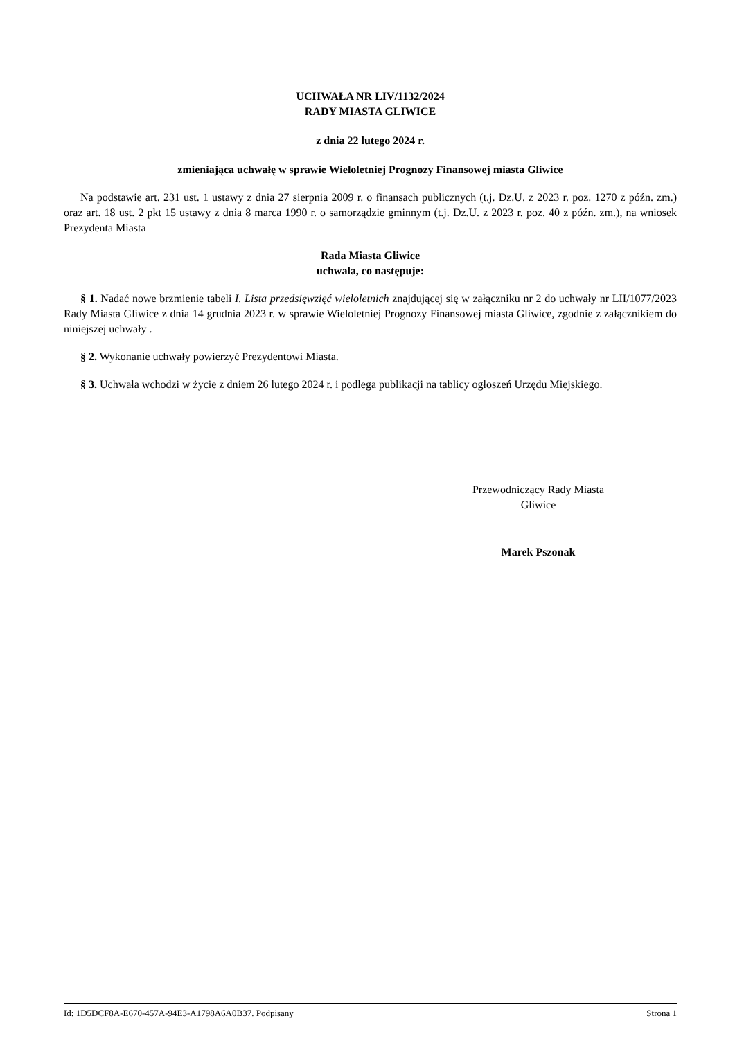UCHWAŁA NR LIV/1132/2024
RADY MIASTA GLIWICE
z dnia 22 lutego 2024 r.
zmieniająca uchwałę w sprawie Wieloletniej Prognozy Finansowej miasta Gliwice
Na podstawie art. 231 ust. 1 ustawy z dnia 27 sierpnia 2009 r. o finansach publicznych (t.j. Dz.U. z 2023 r. poz. 1270 z późn. zm.) oraz art. 18 ust. 2 pkt 15 ustawy z dnia 8 marca 1990 r. o samorządzie gminnym (t.j. Dz.U. z 2023 r. poz. 40 z późn. zm.), na wniosek Prezydenta Miasta
Rada Miasta Gliwice
uchwala, co następuje:
§ 1. Nadać nowe brzmienie tabeli I. Lista przedsięwzięć wieloletnich znajdującej się w załączniku nr 2 do uchwały nr LII/1077/2023 Rady Miasta Gliwice z dnia 14 grudnia 2023 r. w sprawie Wieloletniej Prognozy Finansowej miasta Gliwice, zgodnie z załącznikiem do niniejszej uchwały .
§ 2. Wykonanie uchwały powierzyć Prezydentowi Miasta.
§ 3. Uchwała wchodzi w życie z dniem 26 lutego 2024 r. i podlega publikacji na tablicy ogłoszeń Urzędu Miejskiego.
Przewodniczący Rady Miasta
Gliwice
Marek Pszonak
Id: 1D5DCF8A-E670-457A-94E3-A1798A6A0B37. Podpisany Strona 1